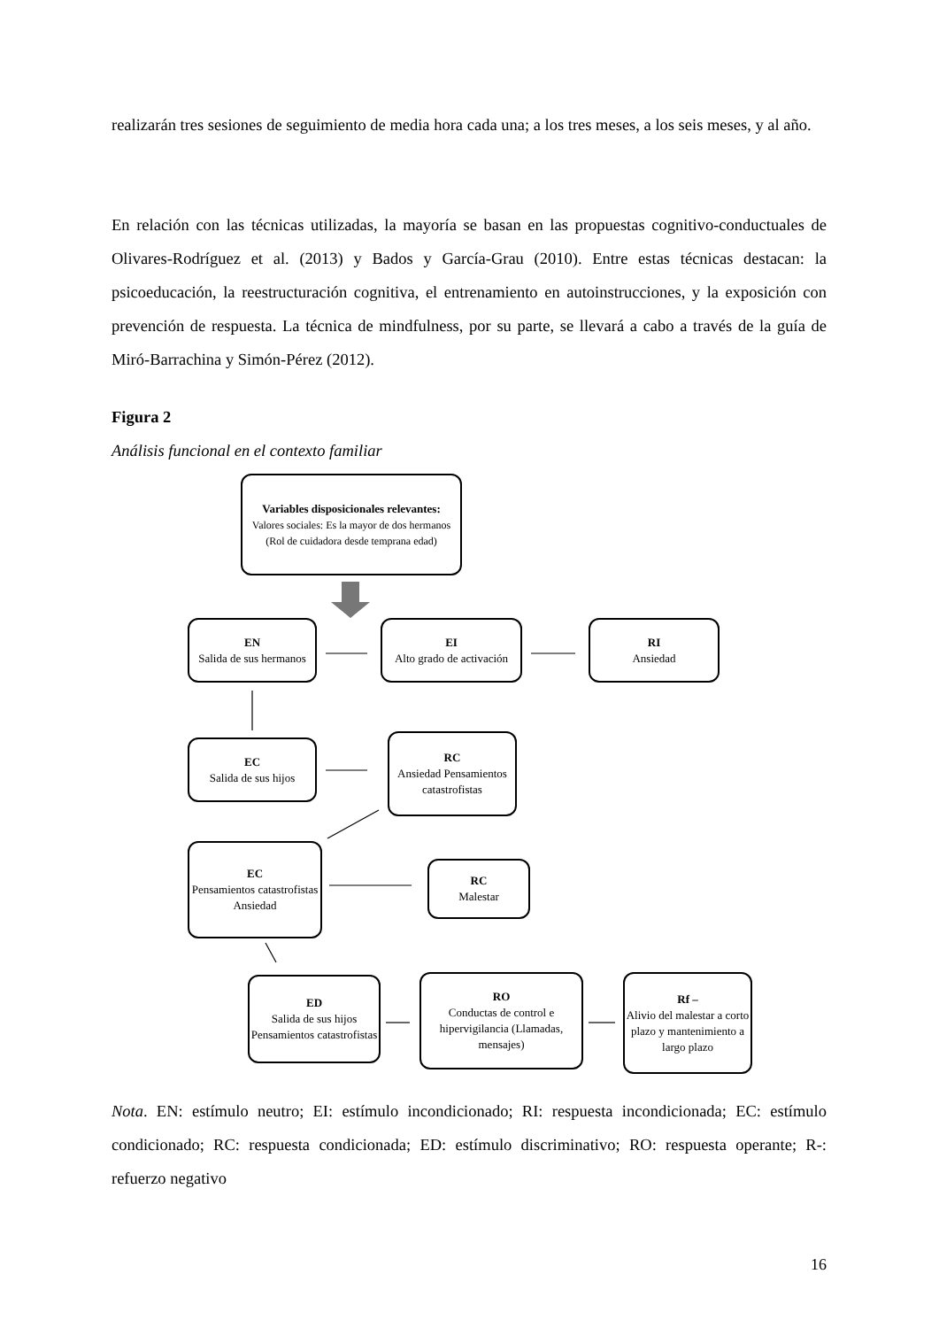realizarán tres sesiones de seguimiento de media hora cada una; a los tres meses, a los seis meses, y al año.
En relación con las técnicas utilizadas, la mayoría se basan en las propuestas cognitivo-conductuales de Olivares-Rodríguez et al. (2013) y Bados y García-Grau (2010). Entre estas técnicas destacan: la psicoeducación, la reestructuración cognitiva, el entrenamiento en autoinstrucciones, y la exposición con prevención de respuesta. La técnica de mindfulness, por su parte, se llevará a cabo a través de la guía de Miró-Barrachina y Simón-Pérez (2012).
Figura 2
Análisis funcional en el contexto familiar
Variables disposicionales relevantes:
Valores sociales: Es la mayor de dos hermanos (Rol de cuidadora desde temprana edad)
EN
Salida de sus hermanos
EI
Alto grado de activación
RI
Ansiedad
EC
Salida de sus hijos
RC
Ansiedad Pensamientos catastrofistas
EC
Pensamientos catastrofistas Ansiedad
RC
Malestar
ED
Salida de sus hijos Pensamientos catastrofistas
RO
Conductas de control e hipervigilancia (Llamadas, mensajes)
Rf –
Alivio del malestar a corto plazo y mantenimiento a largo plazo
Nota. EN: estímulo neutro; EI: estímulo incondicionado; RI: respuesta incondicionada; EC: estímulo condicionado; RC: respuesta condicionada; ED: estímulo discriminativo; RO: respuesta operante; R-: refuerzo negativo
16